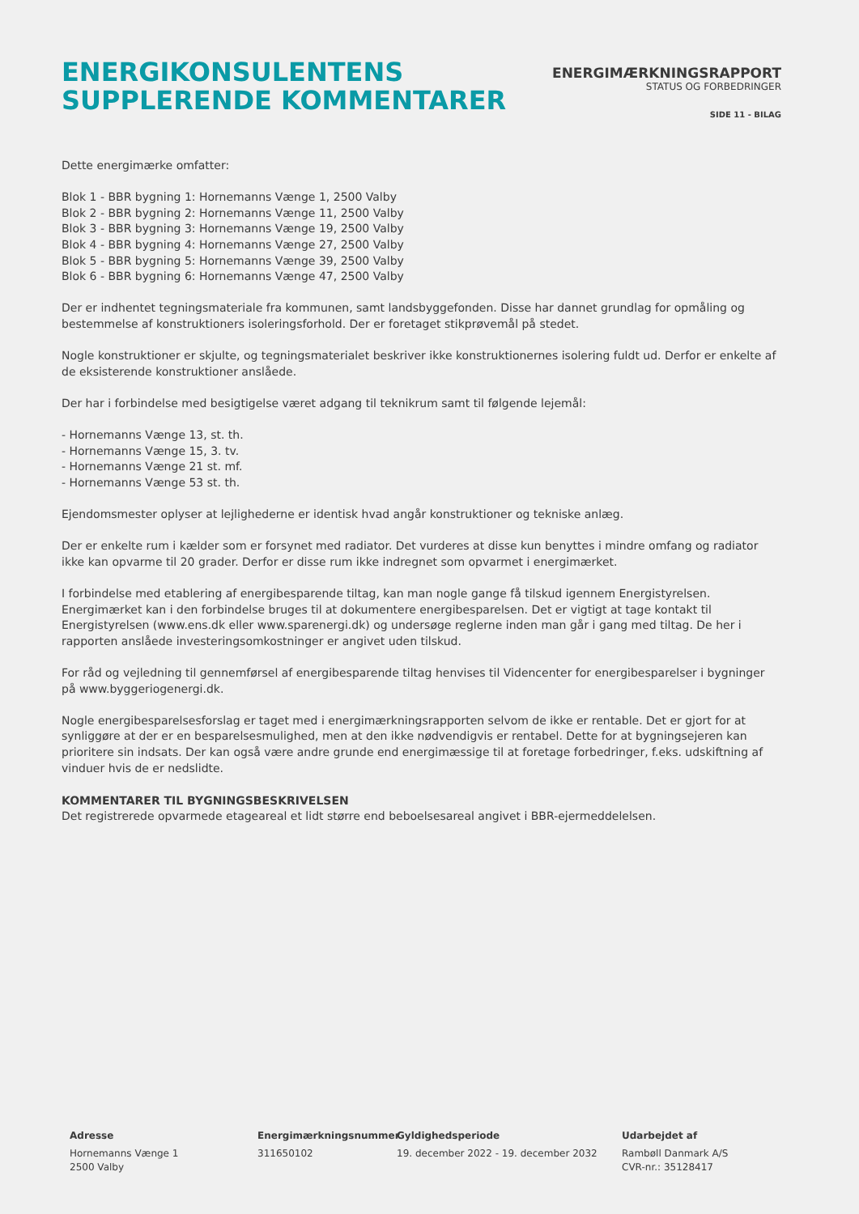ENERGIKONSULENTENS
SUPPLERENDE KOMMENTARER
ENERGIMÆRKNINGSRAPPORT
STATUS OG FORBEDRINGER
SIDE 11 - BILAG
Dette energimærke omfatter:
Blok 1 - BBR bygning 1: Hornemanns Vænge 1, 2500 Valby
Blok 2 - BBR bygning 2: Hornemanns Vænge 11, 2500 Valby
Blok 3 - BBR bygning 3: Hornemanns Vænge 19, 2500 Valby
Blok 4 - BBR bygning 4: Hornemanns Vænge 27, 2500 Valby
Blok 5 - BBR bygning 5: Hornemanns Vænge 39, 2500 Valby
Blok 6 - BBR bygning 6: Hornemanns Vænge 47, 2500 Valby
Der er indhentet tegningsmateriale fra kommunen, samt landsbyggefonden. Disse har dannet grundlag for opmåling og bestemmelse af konstruktioners isoleringsforhold. Der er foretaget stikprøvemål på stedet.
Nogle konstruktioner er skjulte, og tegningsmaterialet beskriver ikke konstruktionernes isolering fuldt ud. Derfor er enkelte af de eksisterende konstruktioner anslåede.
Der har i forbindelse med besigtigelse været adgang til teknikrum samt til følgende lejemål:
- Hornemanns Vænge 13, st. th.
- Hornemanns Vænge 15, 3. tv.
- Hornemanns Vænge 21 st. mf.
- Hornemanns Vænge 53 st. th.
Ejendomsmester oplyser at lejlighederne er identisk hvad angår konstruktioner og tekniske anlæg.
Der er enkelte rum i kælder som er forsynet med radiator. Det vurderes at disse kun benyttes i mindre omfang og radiator ikke kan opvarme til 20 grader. Derfor er disse rum ikke indregnet som opvarmet i energimærket.
I forbindelse med etablering af energibesparende tiltag, kan man nogle gange få tilskud igennem Energistyrelsen. Energimærket kan i den forbindelse bruges til at dokumentere energibesparelsen. Det er vigtigt at tage kontakt til Energistyrelsen (www.ens.dk eller www.sparenergi.dk) og undersøge reglerne inden man går i gang med tiltag. De her i rapporten anslåede investeringsomkostninger er angivet uden tilskud.
For råd og vejledning til gennemførsel af energibesparende tiltag henvises til Videncenter for energibesparelser i bygninger på www.byggeriogenergi.dk.
Nogle energibesparelsesforslag er taget med i energimærkningsrapporten selvom de ikke er rentable. Det er gjort for at synliggøre at der er en besparelsesmulighed, men at den ikke nødvendigvis er rentabel. Dette for at bygningsejeren kan prioritere sin indsats. Der kan også være andre grunde end energimæssige til at foretage forbedringer, f.eks. udskiftning af vinduer hvis de er nedslidte.
KOMMENTARER TIL BYGNINGSBESKRIVELSEN
Det registrerede opvarmede etageareal et lidt større end beboelsesareal angivet i BBR-ejermeddelelsen.
Adresse
Hornemanns Vænge 1
2500 Valby
Energimærkningsnummer
311650102
Gyldighedsperiode
19. december 2022 - 19. december 2032
Udarbejdet af
Rambøll Danmark A/S
CVR-nr.: 35128417